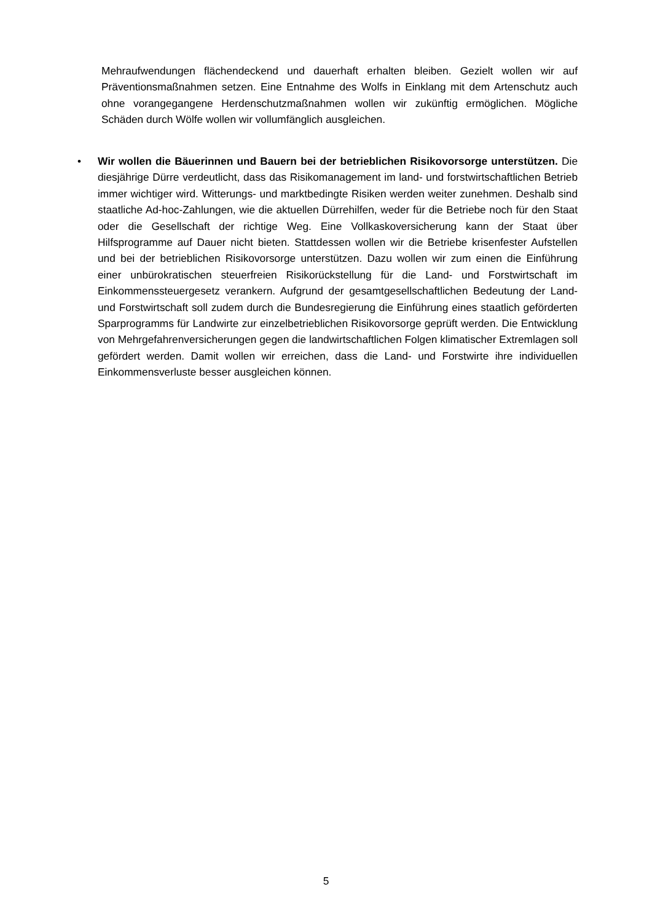Mehraufwendungen flächendeckend und dauerhaft erhalten bleiben. Gezielt wollen wir auf Präventionsmaßnahmen setzen. Eine Entnahme des Wolfs in Einklang mit dem Artenschutz auch ohne vorangegangene Herdenschutzmaßnahmen wollen wir zukünftig ermöglichen. Mögliche Schäden durch Wölfe wollen wir vollumfänglich ausgleichen.
• Wir wollen die Bäuerinnen und Bauern bei der betrieblichen Risikovorsorge unterstützen. Die diesjährige Dürre verdeutlicht, dass das Risikomanagement im land- und forstwirtschaftlichen Betrieb immer wichtiger wird. Witterungs- und marktbedingte Risiken werden weiter zunehmen. Deshalb sind staatliche Ad-hoc-Zahlungen, wie die aktuellen Dürrehilfen, weder für die Betriebe noch für den Staat oder die Gesellschaft der richtige Weg. Eine Vollkaskoversicherung kann der Staat über Hilfsprogramme auf Dauer nicht bieten. Stattdessen wollen wir die Betriebe krisenfester Aufstellen und bei der betrieblichen Risikovorsorge unterstützen. Dazu wollen wir zum einen die Einführung einer unbürokratischen steuerfreien Risikorückstellung für die Land- und Forstwirtschaft im Einkommenssteuergesetz verankern. Aufgrund der gesamtgesellschaftlichen Bedeutung der Land- und Forstwirtschaft soll zudem durch die Bundesregierung die Einführung eines staatlich geförderten Sparprogramms für Landwirte zur einzelbetrieblichen Risikovorsorge geprüft werden. Die Entwicklung von Mehrgefahrenversicherungen gegen die landwirtschaftlichen Folgen klimatischer Extremlagen soll gefördert werden. Damit wollen wir erreichen, dass die Land- und Forstwirte ihre individuellen Einkommensverluste besser ausgleichen können.
5